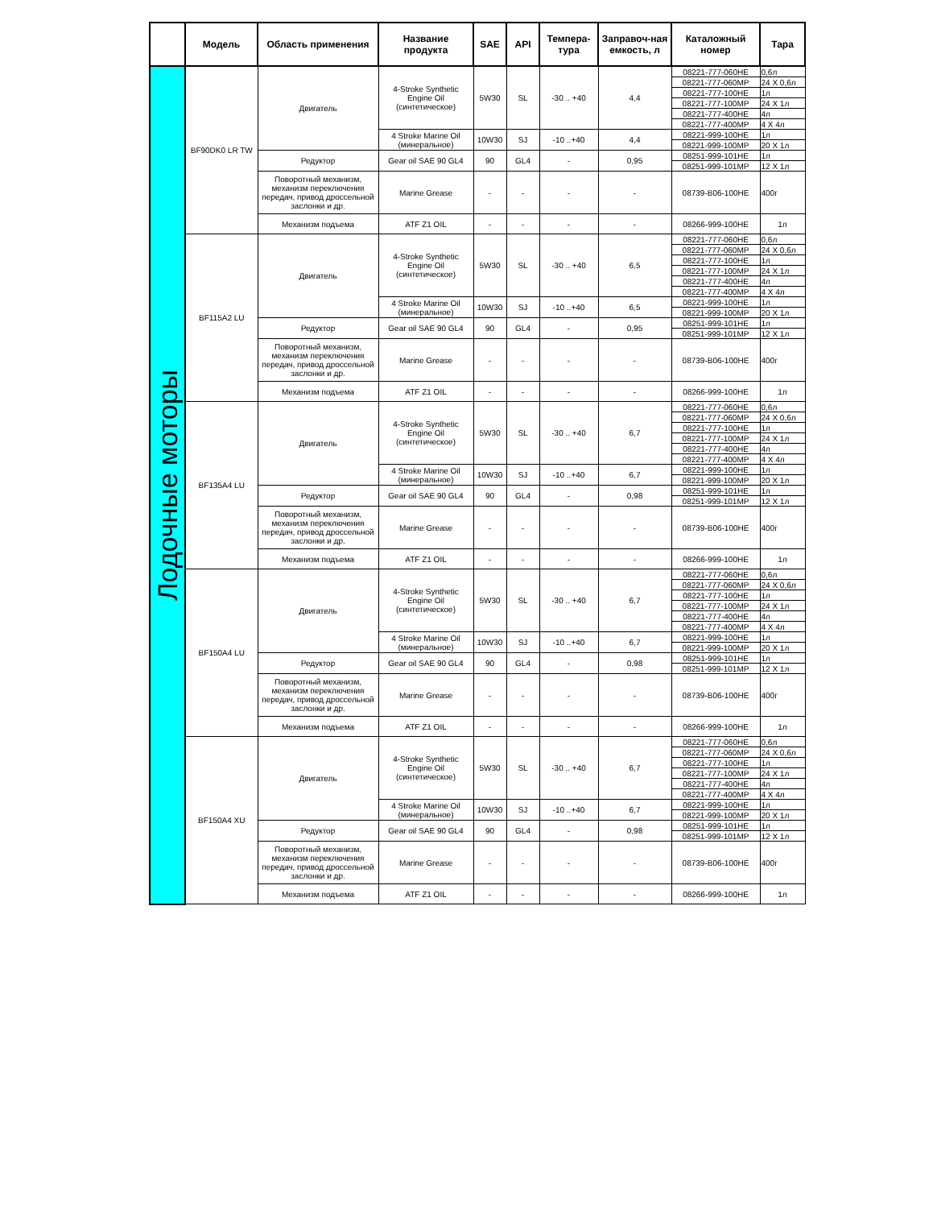| | Модель | Область применения | Название продукта | SAE | API | Темпера-тура | Заправоч-ная емкость, л | Каталожный номер | Тара |
| --- | --- | --- | --- | --- | --- | --- | --- | --- | --- |
| Лодочные моторы | BF90DK0 LR TW | Двигатель | 4-Stroke Synthetic Engine Oil (синтетическое) | 5W30 | SL | -30 .. +40 | 4,4 | 08221-777-060HE | 0,6л |
| | | | | | | | | 08221-777-060MP | 24 X 0,6л |
| | | | | | | | | 08221-777-100HE | 1л |
| | | | | | | | | 08221-777-100MP | 24 X 1л |
| | | | | | | | | 08221-777-400HE | 4л |
| | | | | | | | | 08221-777-400MP | 4 X 4л |
| | | | 4 Stroke Marine Oil (минеральное) | 10W30 | SJ | -10 ..+40 | 4,4 | 08221-999-100HE | 1л |
| | | | | | | | | 08221-999-100MP | 20 X 1л |
| | | Редуктор | Gear oil SAE 90 GL4 | 90 | GL4 | - | 0,95 | 08251-999-101HE | 1л |
| | | | | | | | | 08251-999-101MP | 12 X 1л |
| | | Поворотный механизм, механизм переключения передач, привод дроссельной заслонки и др. | Marine Grease | - | - | - | - | 08739-B06-100HE | 400г |
| | | Механизм подъема | ATF Z1 OIL | - | - | - | - | 08266-999-100HE | 1л |
| | BF115A2 LU | Двигатель | 4-Stroke Synthetic Engine Oil (синтетическое) | 5W30 | SL | -30 .. +40 | 6,5 | 08221-777-060HE | 0,6л |
| | | | | | | | | 08221-777-060MP | 24 X 0,6л |
| | | | | | | | | 08221-777-100HE | 1л |
| | | | | | | | | 08221-777-100MP | 24 X 1л |
| | | | | | | | | 08221-777-400HE | 4л |
| | | | | | | | | 08221-777-400MP | 4 X 4л |
| | | | 4 Stroke Marine Oil (минеральное) | 10W30 | SJ | -10 ..+40 | 6,5 | 08221-999-100HE | 1л |
| | | | | | | | | 08221-999-100MP | 20 X 1л |
| | | Редуктор | Gear oil SAE 90 GL4 | 90 | GL4 | - | 0,95 | 08251-999-101HE | 1л |
| | | | | | | | | 08251-999-101MP | 12 X 1л |
| | | Поворотный механизм, механизм переключения передач, привод дроссельной заслонки и др. | Marine Grease | - | - | - | - | 08739-B06-100HE | 400г |
| | | Механизм подъема | ATF Z1 OIL | - | - | - | - | 08266-999-100HE | 1л |
| | BF135A4 LU | Двигатель | 4-Stroke Synthetic Engine Oil (синтетическое) | 5W30 | SL | -30 .. +40 | 6,7 | 08221-777-060HE | 0,6л |
| | | | | | | | | 08221-777-060MP | 24 X 0,6л |
| | | | | | | | | 08221-777-100HE | 1л |
| | | | | | | | | 08221-777-100MP | 24 X 1л |
| | | | | | | | | 08221-777-400HE | 4л |
| | | | | | | | | 08221-777-400MP | 4 X 4л |
| | | | 4 Stroke Marine Oil (минеральное) | 10W30 | SJ | -10 ..+40 | 6,7 | 08221-999-100HE | 1л |
| | | | | | | | | 08221-999-100MP | 20 X 1л |
| | | Редуктор | Gear oil SAE 90 GL4 | 90 | GL4 | - | 0,98 | 08251-999-101HE | 1л |
| | | | | | | | | 08251-999-101MP | 12 X 1л |
| | | Поворотный механизм, механизм переключения передач, привод дроссельной заслонки и др. | Marine Grease | - | - | - | - | 08739-B06-100HE | 400г |
| | | Механизм подъема | ATF Z1 OIL | - | - | - | - | 08266-999-100HE | 1л |
| | BF150A4 LU | Двигатель | 4-Stroke Synthetic Engine Oil (синтетическое) | 5W30 | SL | -30 .. +40 | 6,7 | 08221-777-060HE | 0,6л |
| | | | | | | | | 08221-777-060MP | 24 X 0,6л |
| | | | | | | | | 08221-777-100HE | 1л |
| | | | | | | | | 08221-777-100MP | 24 X 1л |
| | | | | | | | | 08221-777-400HE | 4л |
| | | | | | | | | 08221-777-400MP | 4 X 4л |
| | | | 4 Stroke Marine Oil (минеральное) | 10W30 | SJ | -10 ..+40 | 6,7 | 08221-999-100HE | 1л |
| | | | | | | | | 08221-999-100MP | 20 X 1л |
| | | Редуктор | Gear oil SAE 90 GL4 | 90 | GL4 | - | 0,98 | 08251-999-101HE | 1л |
| | | | | | | | | 08251-999-101MP | 12 X 1л |
| | | Поворотный механизм, механизм переключения передач, привод дроссельной заслонки и др. | Marine Grease | - | - | - | - | 08739-B06-100HE | 400г |
| | | Механизм подъема | ATF Z1 OIL | - | - | - | - | 08266-999-100HE | 1л |
| | BF150A4 XU | Двигатель | 4-Stroke Synthetic Engine Oil (синтетическое) | 5W30 | SL | -30 .. +40 | 6,7 | 08221-777-060HE | 0,6л |
| | | | | | | | | 08221-777-060MP | 24 X 0,6л |
| | | | | | | | | 08221-777-100HE | 1л |
| | | | | | | | | 08221-777-100MP | 24 X 1л |
| | | | | | | | | 08221-777-400HE | 4л |
| | | | | | | | | 08221-777-400MP | 4 X 4л |
| | | | 4 Stroke Marine Oil (минеральное) | 10W30 | SJ | -10 ..+40 | 6,7 | 08221-999-100HE | 1л |
| | | | | | | | | 08221-999-100MP | 20 X 1л |
| | | Редуктор | Gear oil SAE 90 GL4 | 90 | GL4 | - | 0,98 | 08251-999-101HE | 1л |
| | | | | | | | | 08251-999-101MP | 12 X 1л |
| | | Поворотный механизм, механизм переключения передач, привод дроссельной заслонки и др. | Marine Grease | - | - | - | - | 08739-B06-100HE | 400г |
| | | Механизм подъема | ATF Z1 OIL | - | - | - | - | 08266-999-100HE | 1л |